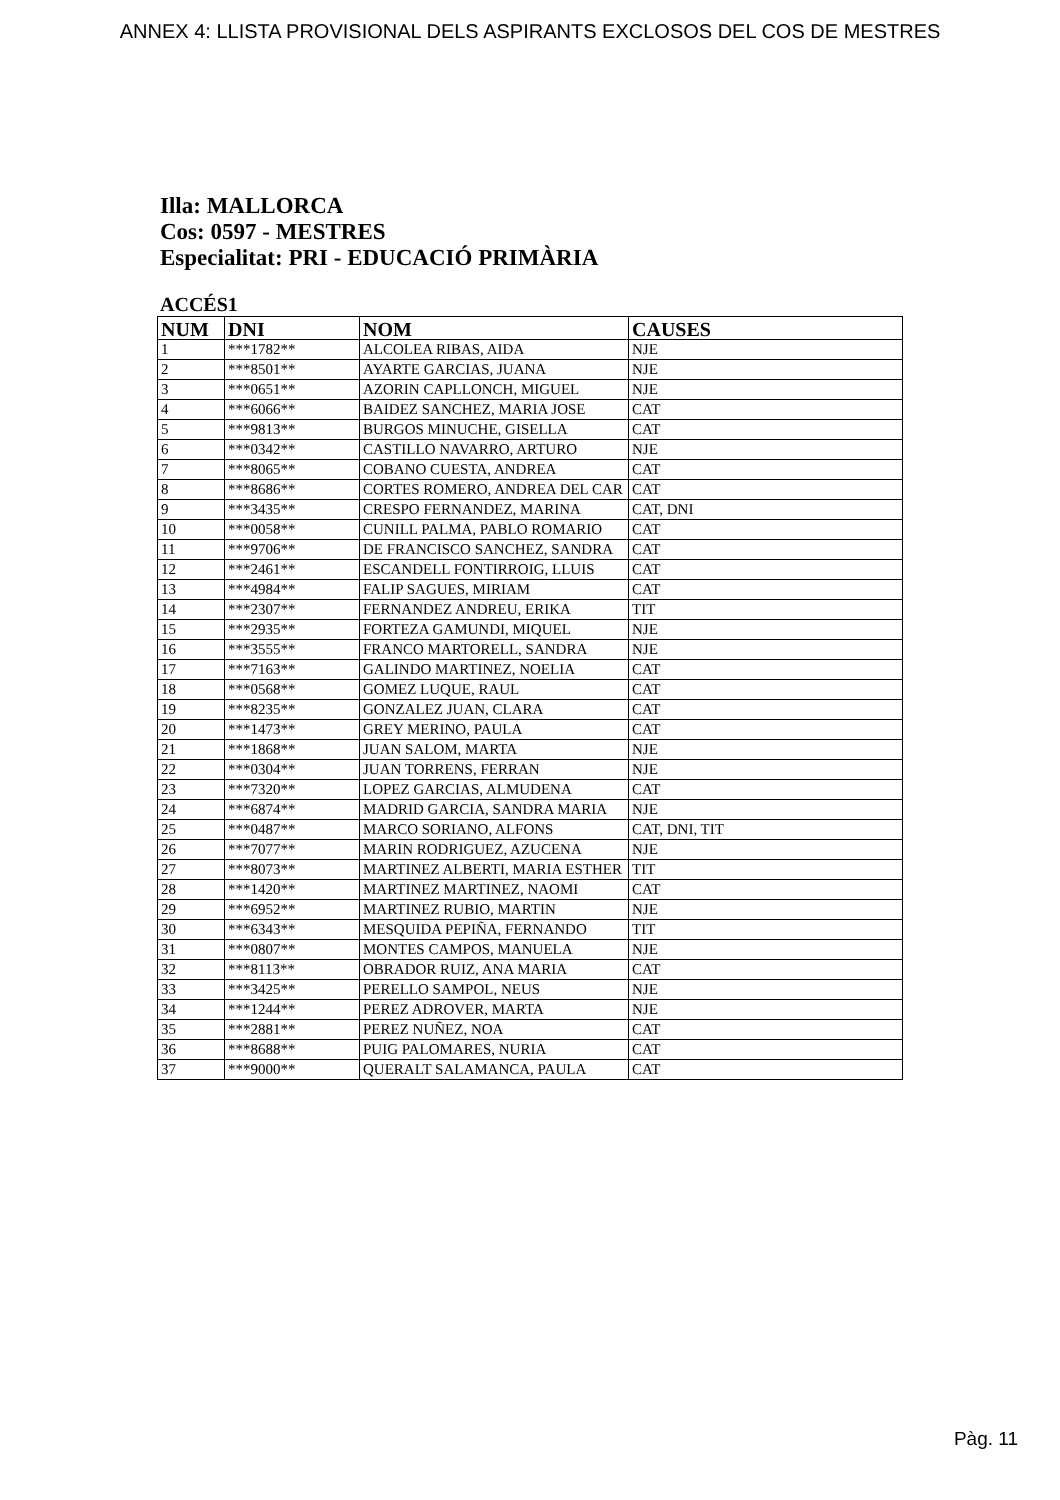ANNEX 4: LLISTA PROVISIONAL DELS ASPIRANTS EXCLOSOS DEL COS DE MESTRES
Illa: MALLORCA
Cos: 0597 - MESTRES
Especialitat: PRI - EDUCACIÓ PRIMÀRIA
ACCÉS1
| NUM | DNI | NOM | CAUSES |
| --- | --- | --- | --- |
| 1 | ***1782** | ALCOLEA RIBAS, AIDA | NJE |
| 2 | ***8501** | AYARTE GARCIAS, JUANA | NJE |
| 3 | ***0651** | AZORIN CAPLLONCH, MIGUEL | NJE |
| 4 | ***6066** | BAIDEZ SANCHEZ, MARIA JOSE | CAT |
| 5 | ***9813** | BURGOS MINUCHE, GISELLA | CAT |
| 6 | ***0342** | CASTILLO NAVARRO, ARTURO | NJE |
| 7 | ***8065** | COBANO CUESTA, ANDREA | CAT |
| 8 | ***8686** | CORTES ROMERO, ANDREA DEL CAR | CAT |
| 9 | ***3435** | CRESPO FERNANDEZ, MARINA | CAT, DNI |
| 10 | ***0058** | CUNILL PALMA, PABLO ROMARIO | CAT |
| 11 | ***9706** | DE FRANCISCO SANCHEZ, SANDRA | CAT |
| 12 | ***2461** | ESCANDELL FONTIRROIG, LLUIS | CAT |
| 13 | ***4984** | FALIP SAGUES, MIRIAM | CAT |
| 14 | ***2307** | FERNANDEZ ANDREU, ERIKA | TIT |
| 15 | ***2935** | FORTEZA GAMUNDI, MIQUEL | NJE |
| 16 | ***3555** | FRANCO MARTORELL, SANDRA | NJE |
| 17 | ***7163** | GALINDO MARTINEZ, NOELIA | CAT |
| 18 | ***0568** | GOMEZ LUQUE, RAUL | CAT |
| 19 | ***8235** | GONZALEZ JUAN, CLARA | CAT |
| 20 | ***1473** | GREY MERINO, PAULA | CAT |
| 21 | ***1868** | JUAN SALOM, MARTA | NJE |
| 22 | ***0304** | JUAN TORRENS, FERRAN | NJE |
| 23 | ***7320** | LOPEZ GARCIAS, ALMUDENA | CAT |
| 24 | ***6874** | MADRID GARCIA, SANDRA MARIA | NJE |
| 25 | ***0487** | MARCO SORIANO, ALFONS | CAT, DNI, TIT |
| 26 | ***7077** | MARIN RODRIGUEZ, AZUCENA | NJE |
| 27 | ***8073** | MARTINEZ ALBERTI, MARIA ESTHER | TIT |
| 28 | ***1420** | MARTINEZ MARTINEZ, NAOMI | CAT |
| 29 | ***6952** | MARTINEZ RUBIO, MARTIN | NJE |
| 30 | ***6343** | MESQUIDA PEPIÑA, FERNANDO | TIT |
| 31 | ***0807** | MONTES CAMPOS, MANUELA | NJE |
| 32 | ***8113** | OBRADOR RUIZ, ANA MARIA | CAT |
| 33 | ***3425** | PERELLO SAMPOL, NEUS | NJE |
| 34 | ***1244** | PEREZ ADROVER, MARTA | NJE |
| 35 | ***2881** | PEREZ NUÑEZ, NOA | CAT |
| 36 | ***8688** | PUIG PALOMARES, NURIA | CAT |
| 37 | ***9000** | QUERALT SALAMANCA, PAULA | CAT |
Pàg. 11